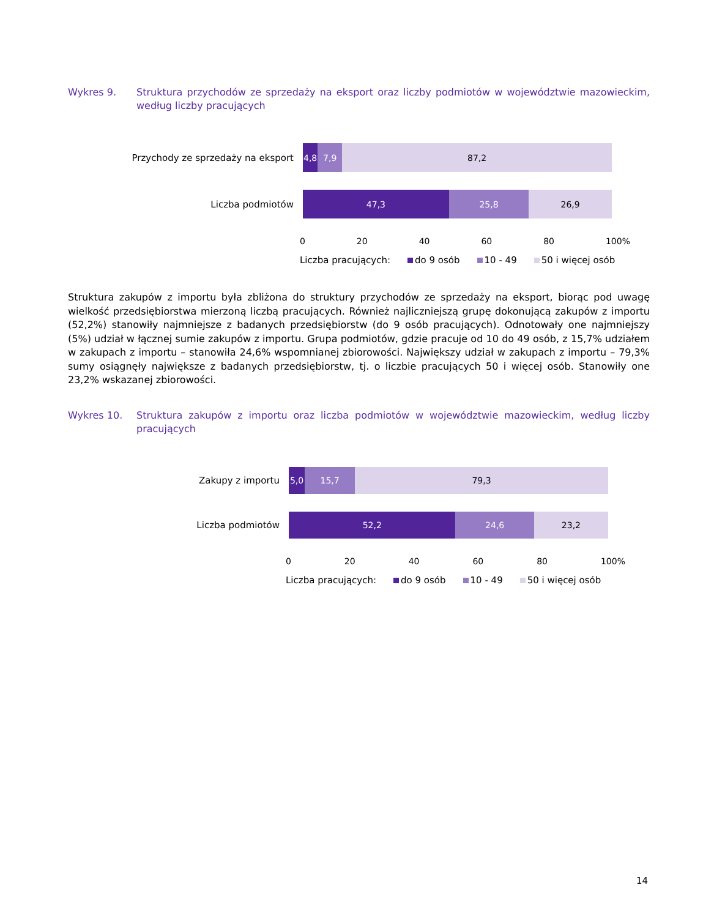Wykres 9. Struktura przychodów ze sprzedaży na eksport oraz liczby podmiotów w województwie mazowieckim, według liczby pracujących
Przychody ze sprzedaży na eksport
4,8 7,9 87,2
Liczba podmiotów
47,3 25,8 26,9
0 20 40 60 80 100%
Liczba pracujących: do 9 osób 10 - 49 50 i więcej osób
Struktura zakupów z importu była zbliżona do struktury przychodów ze sprzedaży na eksport, biorąc pod uwagę wielkość przedsiębiorstwa mierzoną liczbą pracujących. Również najliczniejszą grupę dokonującą zakupów z importu (52,2%) stanowiły najmniejsze z badanych przedsiębiorstw (do 9 osób pracujących). Odnotowały one najmniejszy (5%) udział w łącznej sumie zakupów z importu. Grupa podmiotów, gdzie pracuje od 10 do 49 osób, z 15,7% udziałem w zakupach z importu – stanowiła 24,6% wspomnianej zbiorowości. Największy udział w zakupach z importu – 79,3% sumy osiągnęły największe z badanych przedsiębiorstw, tj. o liczbie pracujących 50 i więcej osób. Stanowiły one 23,2% wskazanej zbiorowości.
Wykres 10. Struktura zakupów z importu oraz liczba podmiotów w województwie mazowieckim, według liczby pracujących
Zakupy z importu
5,0 15,7 79,3
Liczba podmiotów
52,2 24,6 23,2
0 20 40 60 80 100%
Liczba pracujących: do 9 osób 10 - 49 50 i więcej osób
14